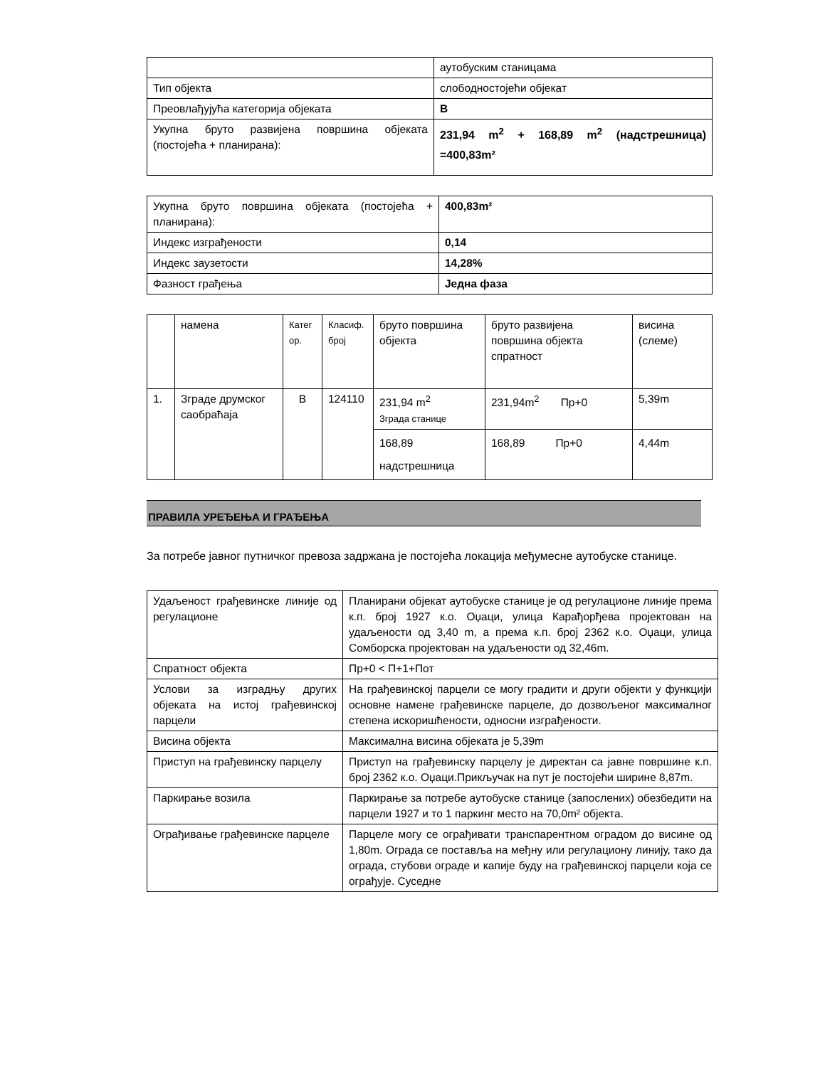| | аутобуским станицама |
| Тип објекта | слободностојећи објекат |
| Преовлађујућа категорија објеката | В |
| Укупна бруто развијена површина објеката (постојећа + планирана): | 231,94 m<sup>2</sup> + 168,89 m<sup>2</sup> (надстрешница) =400,83m² |
| Укупна бруто површина објеката (постојећа + планирана): | 400,83m² |
| Индекс изграђености | 0,14 |
| Индекс заузетости | 14,28% |
| Фазност грађења | Једна фаза |
| | намена | Катег ор. | Класиф. број | бруто површина објекта | бруто развијена површина објекта спратност | висина (слеме) |
| 1. | Зграде друмског саобраћаја | В | 124110 | 231,94 m<sup>2</sup> Зграда станице | 231,94m<sup>2</sup> Пр+0 | 5,39m |
| | | | | 168,89 надстрешница | 168,89 Пр+0 | 4,44m |
ПРАВИЛА УРЕЂЕЊА И ГРАЂЕЊА
За потребе јавног путничког превоза задржана је постојећа локација међумесне аутобуске станице.
| Удаљеност грађевинске линије од регулационе | Планирани објекат аутобуске станице је од регулационе линије према к.п. број 1927 к.о. Оџаци, улица Карађорђева пројектован на удаљености од 3,40 m, а према к.п. број 2362 к.о. Оџаци, улица Сомборска пројектован на удаљености од 32,46m. |
| Спратност објекта | Пр+0 < П+1+Пот |
| Услови за изградњу других објеката на истој грађевинској парцели | На грађевинској парцели се могу градити и други објекти у функцији основне намене грађевинске парцеле, до дозвољеног максималног степена искоришћености, односни изграђености. |
| Висина објекта | Максимална висина објеката је 5,39m |
| Приступ на грађевинску парцелу | Приступ на грађевинску парцелу је директан са јавне површине к.п. број 2362 к.о. Оџаци.Прикључак на пут је постојећи ширине 8,87m. |
| Паркирање возила | Паркирање за потребе аутобуске станице (запослених) обезбедити на парцели 1927 и то 1 паркинг место на 70,0m² објекта. |
| Ограђивање грађевинске парцеле | Парцеле могу се ограђивати транспарентном оградом до висине од 1,80m. Ограда се поставља на међну или регулациону линију, тако да ограда, стубови ограде и капије буду на грађевинској парцели која се ограђује. Суседне |